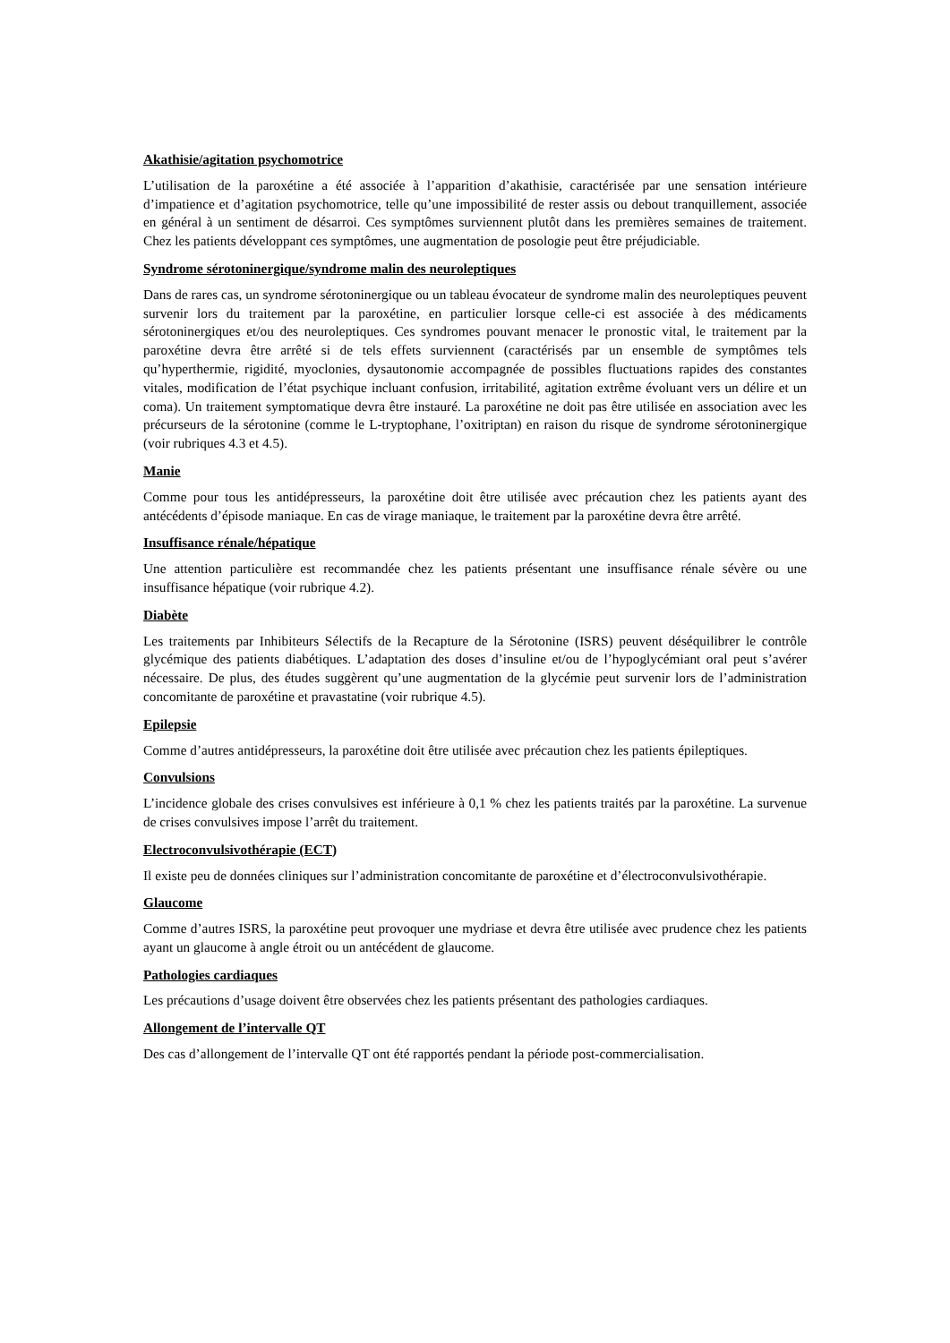Akathisie/agitation psychomotrice
L’utilisation de la paroxétine a été associée à l’apparition d’akathisie, caractérisée par une sensation intérieure d’impatience et d’agitation psychomotrice, telle qu’une impossibilité de rester assis ou debout tranquillement, associée en général à un sentiment de désarroi. Ces symptômes surviennent plutôt dans les premières semaines de traitement. Chez les patients développant ces symptômes, une augmentation de posologie peut être préjudiciable.
Syndrome sérotoninergique/syndrome malin des neuroleptiques
Dans de rares cas, un syndrome sérotoninergique ou un tableau évocateur de syndrome malin des neuroleptiques peuvent survenir lors du traitement par la paroxétine, en particulier lorsque celle-ci est associée à des médicaments sérotoninergiques et/ou des neuroleptiques. Ces syndromes pouvant menacer le pronostic vital, le traitement par la paroxétine devra être arrêté si de tels effets surviennent (caractérisés par un ensemble de symptômes tels qu’hyperthermie, rigidité, myoclonies, dysautonomie accompagnée de possibles fluctuations rapides des constantes vitales, modification de l’état psychique incluant confusion, irritabilité, agitation extrême évoluant vers un délire et un coma). Un traitement symptomatique devra être instauré. La paroxétine ne doit pas être utilisée en association avec les précurseurs de la sérotonine (comme le L-tryptophane, l’oxitriptan) en raison du risque de syndrome sérotoninergique (voir rubriques 4.3 et 4.5).
Manie
Comme pour tous les antidépresseurs, la paroxétine doit être utilisée avec précaution chez les patients ayant des antécédents d’épisode maniaque. En cas de virage maniaque, le traitement par la paroxétine devra être arrêté.
Insuffisance rénale/hépatique
Une attention particulière est recommandée chez les patients présentant une insuffisance rénale sévère ou une insuffisance hépatique (voir rubrique 4.2).
Diabète
Les traitements par Inhibiteurs Sélectifs de la Recapture de la Sérotonine (ISRS) peuvent déséquilibrer le contrôle glycémique des patients diabétiques. L’adaptation des doses d’insuline et/ou de l’hypoglycémiant oral peut s’avérer nécessaire. De plus, des études suggèrent qu’une augmentation de la glycémie peut survenir lors de l’administration concomitante de paroxétine et pravastatine (voir rubrique 4.5).
Epilepsie
Comme d’autres antidépresseurs, la paroxétine doit être utilisée avec précaution chez les patients épileptiques.
Convulsions
L’incidence globale des crises convulsives est inférieure à 0,1 % chez les patients traités par la paroxétine. La survenue de crises convulsives impose l’arrêt du traitement.
Electroconvulsivothérapie (ECT)
Il existe peu de données cliniques sur l’administration concomitante de paroxétine et d’électroconvulsivothérapie.
Glaucome
Comme d’autres ISRS, la paroxétine peut provoquer une mydriase et devra être utilisée avec prudence chez les patients ayant un glaucome à angle étroit ou un antécédent de glaucome.
Pathologies cardiaques
Les précautions d’usage doivent être observées chez les patients présentant des pathologies cardiaques.
Allongement de l’intervalle QT
Des cas d’allongement de l’intervalle QT ont été rapportés pendant la période post-commercialisation.